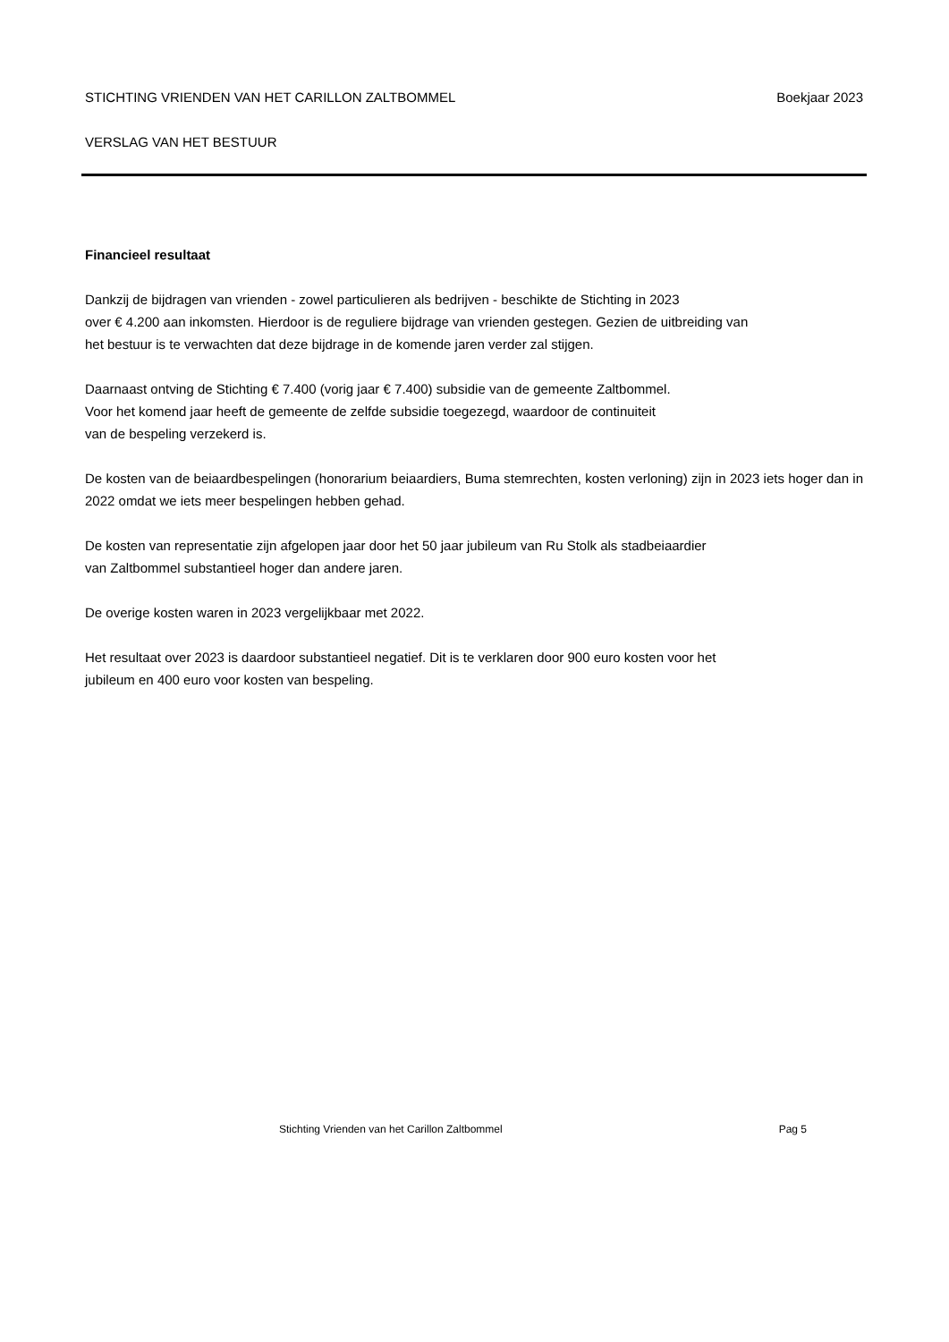STICHTING VRIENDEN VAN HET CARILLON ZALTBOMMEL Boekjaar 2023
VERSLAG VAN HET BESTUUR
Financieel resultaat
Dankzij de bijdragen van vrienden - zowel particulieren als bedrijven - beschikte de Stichting in 2023
over € 4.200 aan inkomsten. Hierdoor is de reguliere bijdrage van vrienden gestegen. Gezien de uitbreiding van
het bestuur is te verwachten dat deze bijdrage in de komende jaren verder zal stijgen.
Daarnaast ontving de Stichting € 7.400 (vorig jaar € 7.400) subsidie van de gemeente Zaltbommel.
Voor het komend jaar heeft de gemeente de zelfde subsidie toegezegd, waardoor de continuiteit
van de bespeling verzekerd is.
De kosten van de beiaardbespelingen (honorarium beiaardiers, Buma stemrechten, kosten verloning) zijn in 2023 iets hoger dan in 2022 omdat we iets meer bespelingen hebben gehad.
De kosten van representatie zijn afgelopen jaar door het 50 jaar jubileum van Ru Stolk als stadbeiaardier
van Zaltbommel substantieel hoger dan andere jaren.
De overige kosten waren in 2023 vergelijkbaar met 2022.
Het resultaat over 2023 is daardoor substantieel negatief. Dit is te verklaren door 900 euro kosten voor het
jubileum en 400 euro voor kosten van bespeling.
Stichting Vrienden van het Carillon Zaltbommel Pag 5